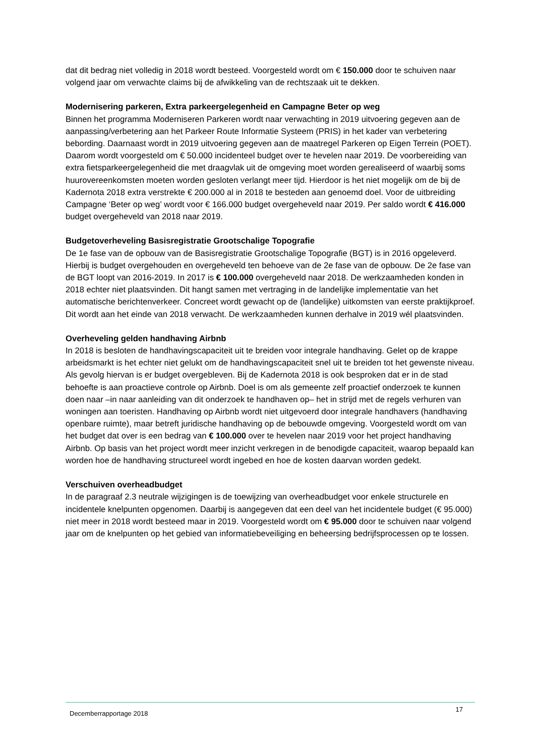dat dit bedrag niet volledig in 2018 wordt besteed. Voorgesteld wordt om € 150.000 door te schuiven naar volgend jaar om verwachte claims bij de afwikkeling van de rechtszaak uit te dekken.
Modernisering parkeren, Extra parkeergelegenheid en Campagne Beter op weg
Binnen het programma Moderniseren Parkeren wordt naar verwachting in 2019 uitvoering gegeven aan de aanpassing/verbetering aan het Parkeer Route Informatie Systeem (PRIS) in het kader van verbetering bebording. Daarnaast wordt in 2019 uitvoering gegeven aan de maatregel Parkeren op Eigen Terrein (POET). Daarom wordt voorgesteld om € 50.000 incidenteel budget over te hevelen naar 2019. De voorbereiding van extra fietsparkeergelegenheid die met draagvlak uit de omgeving moet worden gerealiseerd of waarbij soms huurovereenkomsten moeten worden gesloten verlangt meer tijd. Hierdoor is het niet mogelijk om de bij de Kadernota 2018 extra verstrekte € 200.000 al in 2018 te besteden aan genoemd doel. Voor de uitbreiding Campagne ‘Beter op weg’ wordt voor € 166.000 budget overgeheveld naar 2019. Per saldo wordt € 416.000 budget overgeheveld van 2018 naar 2019.
Budgetoverheveling Basisregistratie Grootschalige Topografie
De 1e fase van de opbouw van de Basisregistratie Grootschalige Topografie (BGT) is in 2016 opgeleverd. Hierbij is budget overgehouden en overgeheveld ten behoeve van de 2e fase van de opbouw. De 2e fase van de BGT loopt van 2016-2019. In 2017 is € 100.000 overgeheveld naar 2018. De werkzaamheden konden in 2018 echter niet plaatsvinden. Dit hangt samen met vertraging in de landelijke implementatie van het automatische berichtenverkeer. Concreet wordt gewacht op de (landelijke) uitkomsten van eerste praktijkproef. Dit wordt aan het einde van 2018 verwacht. De werkzaamheden kunnen derhalve in 2019 wél plaatsvinden.
Overheveling gelden handhaving Airbnb
In 2018 is besloten de handhavingscapaciteit uit te breiden voor integrale handhaving. Gelet op de krappe arbeidsmarkt is het echter niet gelukt om de handhavingscapaciteit snel uit te breiden tot het gewenste niveau. Als gevolg hiervan is er budget overgebleven. Bij de Kadernota 2018 is ook besproken dat er in de stad behoefte is aan proactieve controle op Airbnb. Doel is om als gemeente zelf proactief onderzoek te kunnen doen naar –in naar aanleiding van dit onderzoek te handhaven op– het in strijd met de regels verhuren van woningen aan toeristen. Handhaving op Airbnb wordt niet uitgevoerd door integrale handhavers (handhaving openbare ruimte), maar betreft juridische handhaving op de bebouwde omgeving. Voorgesteld wordt om van het budget dat over is een bedrag van € 100.000 over te hevelen naar 2019 voor het project handhaving Airbnb. Op basis van het project wordt meer inzicht verkregen in de benodigde capaciteit, waarop bepaald kan worden hoe de handhaving structureel wordt ingebed en hoe de kosten daarvan worden gedekt.
Verschuiven overheadbudget
In de paragraaf 2.3 neutrale wijzigingen is de toewijzing van overheadbudget voor enkele structurele en incidentele knelpunten opgenomen. Daarbij is aangegeven dat een deel van het incidentele budget (€ 95.000) niet meer in 2018 wordt besteed maar in 2019. Voorgesteld wordt om € 95.000 door te schuiven naar volgend jaar om de knelpunten op het gebied van informatiebeveiliging en beheersing bedrijfsprocessen op te lossen.
Decemberrapportage 2018 17